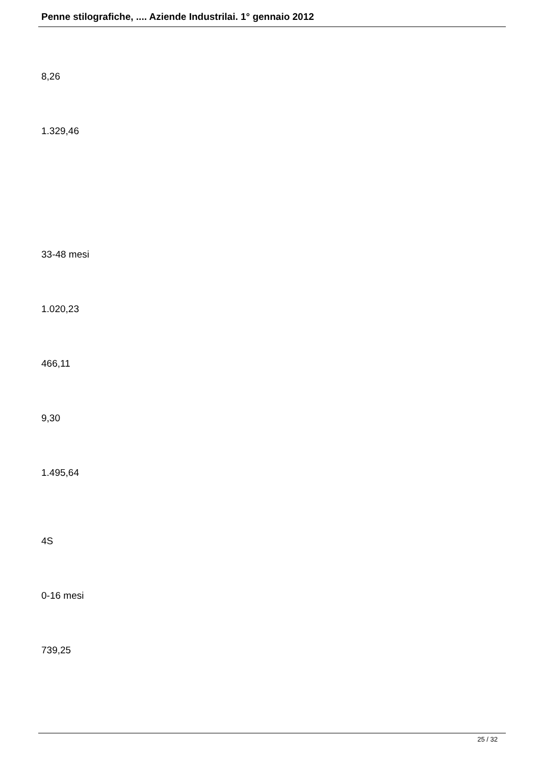Penne stilografiche, .... Aziende Industrilai. 1° gennaio 2012
8,26
1.329,46
33-48 mesi
1.020,23
466,11
9,30
1.495,64
4S
0-16 mesi
739,25
25 / 32